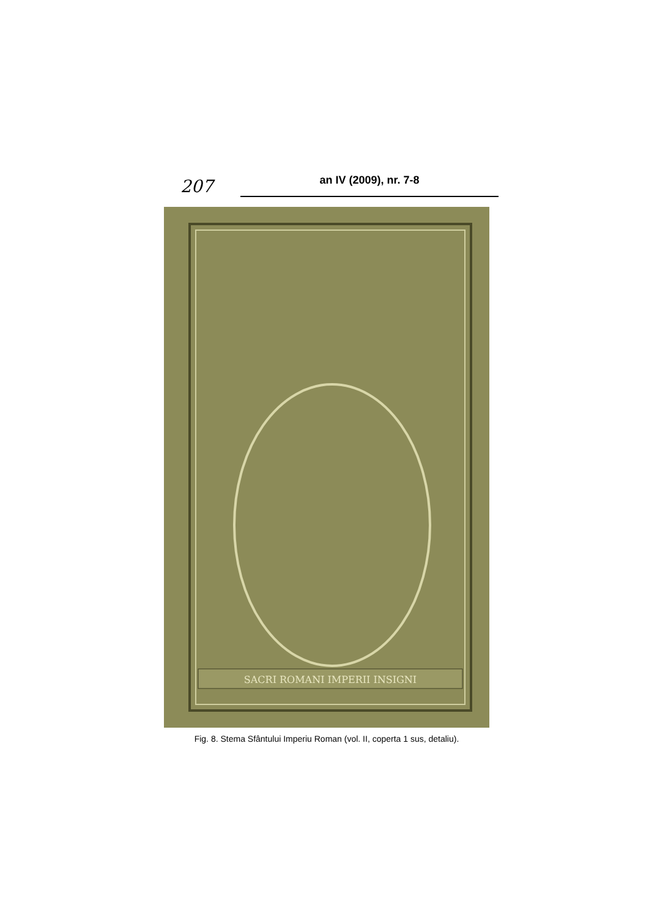207
an IV (2009), nr. 7-8
SACRI ROMANI IMPERII INSIGNI
Fig. 8. Stema Sfântului Imperiu Roman (vol. II, coperta 1 sus, detaliu).